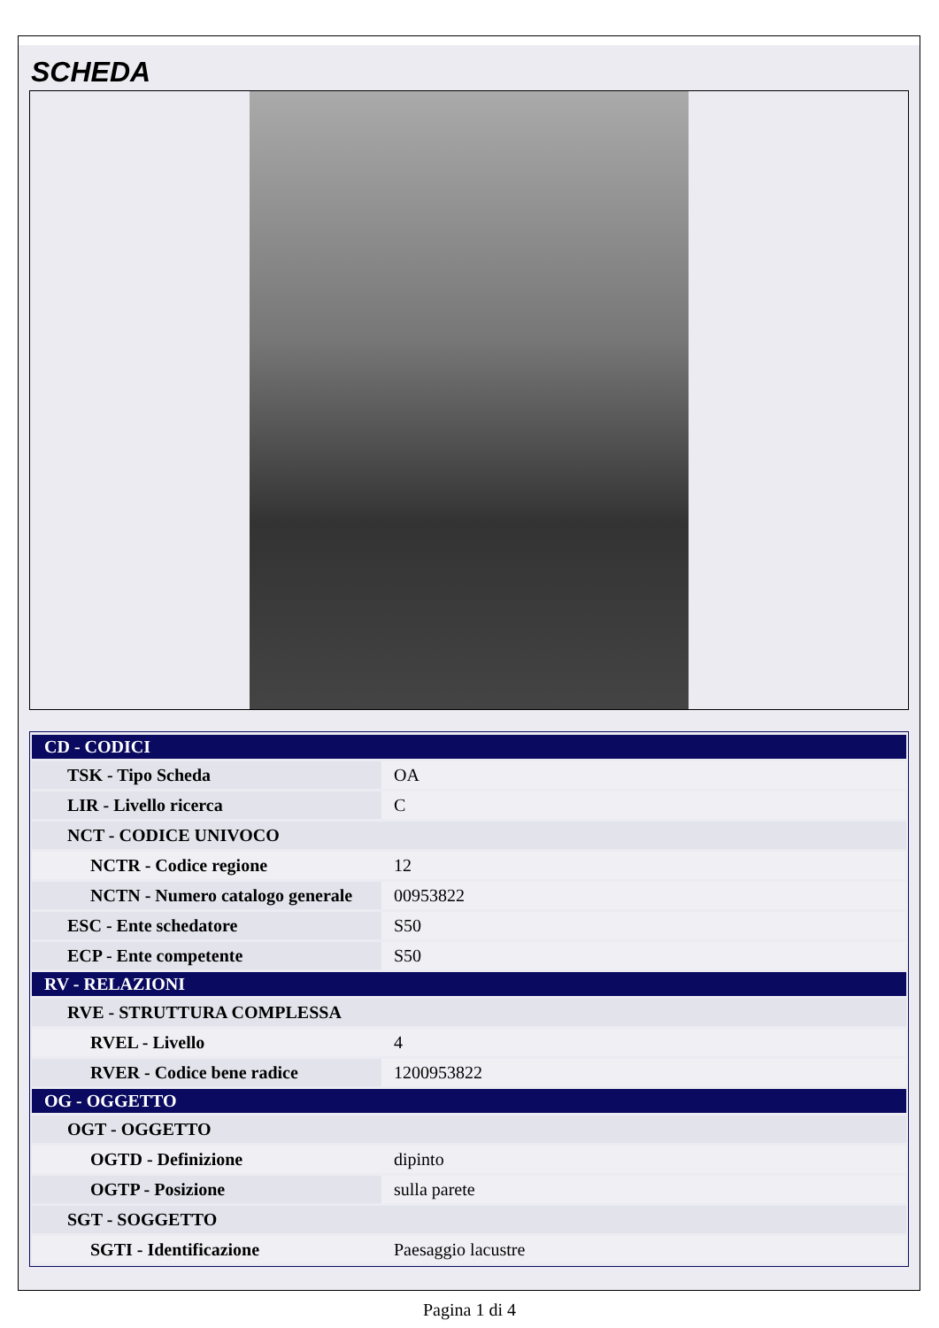SCHEDA
| CD - CODICI | |
| TSK - Tipo Scheda | OA |
| LIR - Livello ricerca | C |
| NCT - CODICE UNIVOCO | |
| NCTR - Codice regione | 12 |
| NCTN - Numero catalogo generale | 00953822 |
| ESC - Ente schedatore | S50 |
| ECP - Ente competente | S50 |
| RV - RELAZIONI | |
| RVE - STRUTTURA COMPLESSA | |
| RVEL - Livello | 4 |
| RVER - Codice bene radice | 1200953822 |
| OG - OGGETTO | |
| OGT - OGGETTO | |
| OGTD - Definizione | dipinto |
| OGTP - Posizione | sulla parete |
| SGT - SOGGETTO | |
| SGTI - Identificazione | Paesaggio lacustre |
Pagina 1 di 4